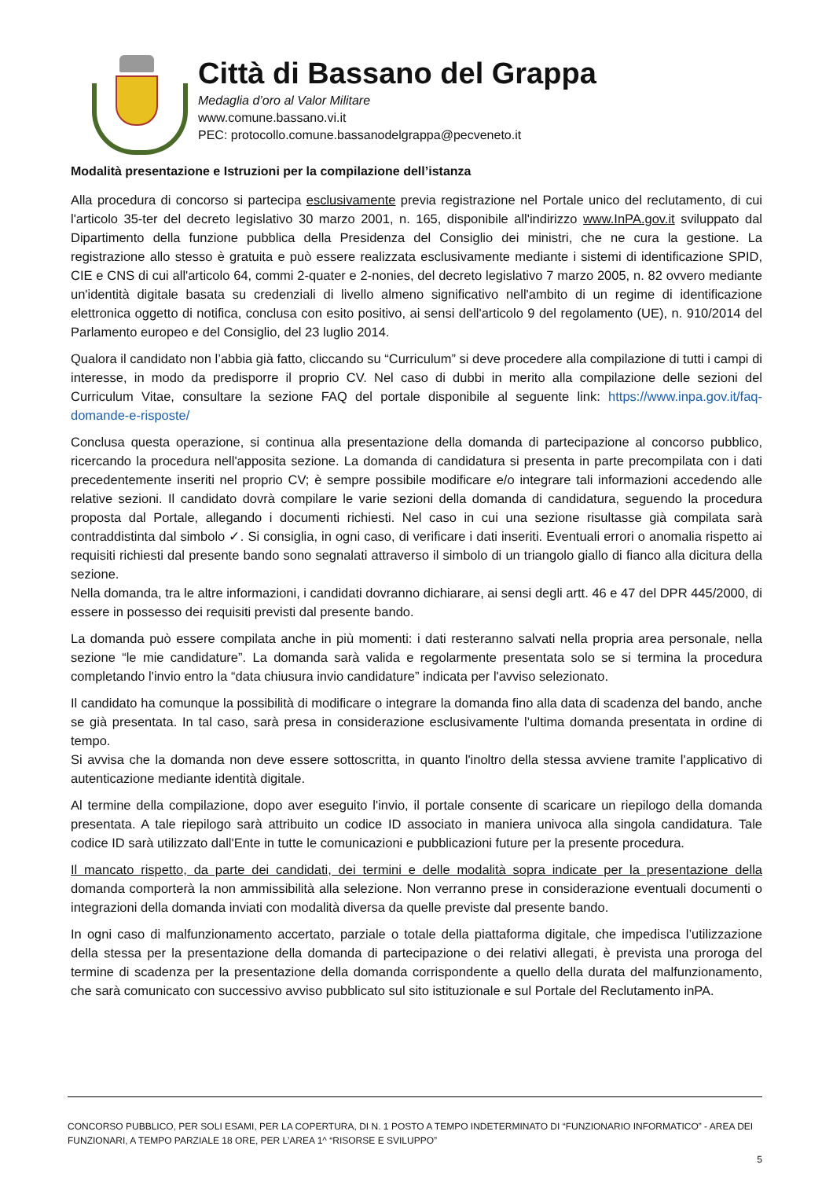Città di Bassano del Grappa
Medaglia d’oro al Valor Militare
www.comune.bassano.vi.it
PEC: protocollo.comune.bassanodelgrappa@pecveneto.it
Modalità presentazione e Istruzioni per la compilazione dell’istanza
Alla procedura di concorso si partecipa esclusivamente previa registrazione nel Portale unico del reclutamento, di cui l'articolo 35-ter del decreto legislativo 30 marzo 2001, n. 165, disponibile all'indirizzo www.InPA.gov.it sviluppato dal Dipartimento della funzione pubblica della Presidenza del Consiglio dei ministri, che ne cura la gestione. La registrazione allo stesso è gratuita e può essere realizzata esclusivamente mediante i sistemi di identificazione SPID, CIE e CNS di cui all'articolo 64, commi 2-quater e 2-nonies, del decreto legislativo 7 marzo 2005, n. 82 ovvero mediante un'identità digitale basata su credenziali di livello almeno significativo nell'ambito di un regime di identificazione elettronica oggetto di notifica, conclusa con esito positivo, ai sensi dell'articolo 9 del regolamento (UE), n. 910/2014 del Parlamento europeo e del Consiglio, del 23 luglio 2014.
Qualora il candidato non l’abbia già fatto, cliccando su “Curriculum” si deve procedere alla compilazione di tutti i campi di interesse, in modo da predisporre il proprio CV. Nel caso di dubbi in merito alla compilazione delle sezioni del Curriculum Vitae, consultare la sezione FAQ del portale disponibile al seguente link: https://www.inpa.gov.it/faq-domande-e-risposte/
Conclusa questa operazione, si continua alla presentazione della domanda di partecipazione al concorso pubblico, ricercando la procedura nell'apposita sezione. La domanda di candidatura si presenta in parte precompilata con i dati precedentemente inseriti nel proprio CV; è sempre possibile modificare e/o integrare tali informazioni accedendo alle relative sezioni. Il candidato dovrà compilare le varie sezioni della domanda di candidatura, seguendo la procedura proposta dal Portale, allegando i documenti richiesti. Nel caso in cui una sezione risultasse già compilata sarà contraddistinta dal simbolo ✓. Si consiglia, in ogni caso, di verificare i dati inseriti. Eventuali errori o anomalia rispetto ai requisiti richiesti dal presente bando sono segnalati attraverso il simbolo di un triangolo giallo di fianco alla dicitura della sezione.
Nella domanda, tra le altre informazioni, i candidati dovranno dichiarare, ai sensi degli artt. 46 e 47 del DPR 445/2000, di essere in possesso dei requisiti previsti dal presente bando.
La domanda può essere compilata anche in più momenti: i dati resteranno salvati nella propria area personale, nella sezione “le mie candidature”. La domanda sarà valida e regolarmente presentata solo se si termina la procedura completando l'invio entro la “data chiusura invio candidature” indicata per l'avviso selezionato.
Il candidato ha comunque la possibilità di modificare o integrare la domanda fino alla data di scadenza del bando, anche se già presentata. In tal caso, sarà presa in considerazione esclusivamente l’ultima domanda presentata in ordine di tempo.
Si avvisa che la domanda non deve essere sottoscritta, in quanto l'inoltro della stessa avviene tramite l'applicativo di autenticazione mediante identità digitale.
Al termine della compilazione, dopo aver eseguito l'invio, il portale consente di scaricare un riepilogo della domanda presentata. A tale riepilogo sarà attribuito un codice ID associato in maniera univoca alla singola candidatura. Tale codice ID sarà utilizzato dall'Ente in tutte le comunicazioni e pubblicazioni future per la presente procedura.
Il mancato rispetto, da parte dei candidati, dei termini e delle modalità sopra indicate per la presentazione della domanda comporterà la non ammissibilità alla selezione. Non verranno prese in considerazione eventuali documenti o integrazioni della domanda inviati con modalità diversa da quelle previste dal presente bando.
In ogni caso di malfunzionamento accertato, parziale o totale della piattaforma digitale, che impedisca l’utilizzazione della stessa per la presentazione della domanda di partecipazione o dei relativi allegati, è prevista una proroga del termine di scadenza per la presentazione della domanda corrispondente a quello della durata del malfunzionamento, che sarà comunicato con successivo avviso pubblicato sul sito istituzionale e sul Portale del Reclutamento inPA.
CONCORSO PUBBLICO, PER SOLI ESAMI, PER LA COPERTURA, DI N. 1 POSTO A TEMPO INDETERMINATO DI “FUNZIONARIO INFORMATICO” - AREA DEI FUNZIONARI, A TEMPO PARZIALE 18 ORE, PER L’AREA 1^ “RISORSE E SVILUPPO”
5